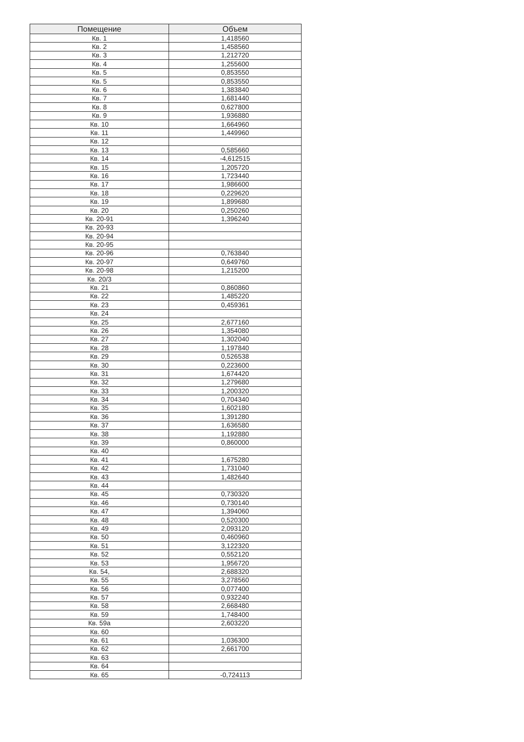| Помещение | Объем |
| --- | --- |
| Кв. 1 | 1,418560 |
| Кв. 2 | 1,458560 |
| Кв. 3 | 1,212720 |
| Кв. 4 | 1,255600 |
| Кв. 5 | 0,853550 |
| Кв. 5 | 0,853550 |
| Кв. 6 | 1,383840 |
| Кв. 7 | 1,681440 |
| Кв. 8 | 0,627800 |
| Кв. 9 | 1,936880 |
| Кв. 10 | 1,664960 |
| Кв. 11 | 1,449960 |
| Кв. 12 | |
| Кв. 13 | 0,585660 |
| Кв. 14 | -4,612515 |
| Кв. 15 | 1,205720 |
| Кв. 16 | 1,723440 |
| Кв. 17 | 1,986600 |
| Кв. 18 | 0,229620 |
| Кв. 19 | 1,899680 |
| Кв. 20 | 0,250260 |
| Кв. 20-91 | 1,396240 |
| Кв. 20-93 | |
| Кв. 20-94 | |
| Кв. 20-95 | |
| Кв. 20-96 | 0,763840 |
| Кв. 20-97 | 0,649760 |
| Кв. 20-98 | 1,215200 |
| Кв. 20/3 | |
| Кв. 21 | 0,860860 |
| Кв. 22 | 1,485220 |
| Кв. 23 | 0,459361 |
| Кв. 24 | |
| Кв. 25 | 2,677160 |
| Кв. 26 | 1,354080 |
| Кв. 27 | 1,302040 |
| Кв. 28 | 1,197840 |
| Кв. 29 | 0,526538 |
| Кв. 30 | 0,223600 |
| Кв. 31 | 1,674420 |
| Кв. 32 | 1,279680 |
| Кв. 33 | 1,200320 |
| Кв. 34 | 0,704340 |
| Кв. 35 | 1,602180 |
| Кв. 36 | 1,391280 |
| Кв. 37 | 1,636580 |
| Кв. 38 | 1,192880 |
| Кв. 39 | 0,860000 |
| Кв. 40 | |
| Кв. 41 | 1,675280 |
| Кв. 42 | 1,731040 |
| Кв. 43 | 1,482640 |
| Кв. 44 | |
| Кв. 45 | 0,730320 |
| Кв. 46 | 0,730140 |
| Кв. 47 | 1,394060 |
| Кв. 48 | 0,520300 |
| Кв. 49 | 2,093120 |
| Кв. 50 | 0,460960 |
| Кв. 51 | 3,122320 |
| Кв. 52 | 0,552120 |
| Кв. 53 | 1,956720 |
| Кв. 54, | 2,688320 |
| Кв. 55 | 3,278560 |
| Кв. 56 | 0,077400 |
| Кв. 57 | 0,932240 |
| Кв. 58 | 2,668480 |
| Кв. 59 | 1,748400 |
| Кв. 59а | 2,603220 |
| Кв. 60 | |
| Кв. 61 | 1,036300 |
| Кв. 62 | 2,661700 |
| Кв. 63 | |
| Кв. 64 | |
| Кв. 65 | -0,724113 |